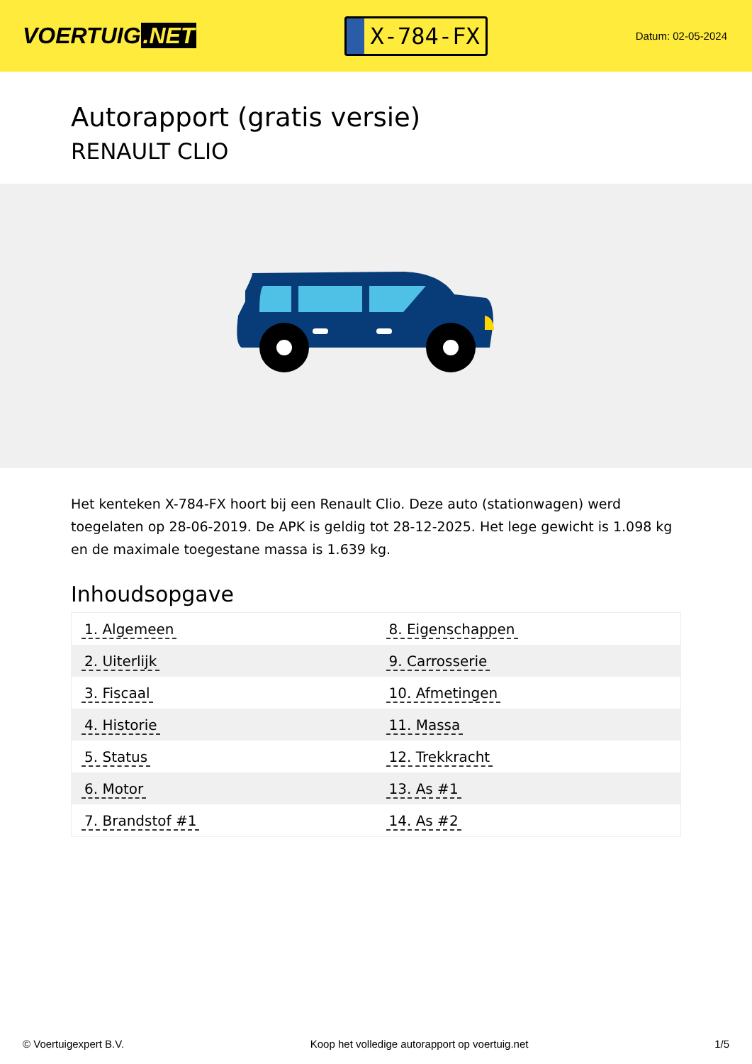VOERTUIG.NET
X-784-FX
Datum: 02-05-2024
Autorapport (gratis versie)
RENAULT CLIO
Het kenteken X-784-FX hoort bij een Renault Clio. Deze auto (stationwagen) werd toegelaten op 28-06-2019. De APK is geldig tot 28-12-2025. Het lege gewicht is 1.098 kg en de maximale toegestane massa is 1.639 kg.
Inhoudsopgave
| 1. Algemeen | 8. Eigenschappen |
| 2. Uiterlijk | 9. Carrosserie |
| 3. Fiscaal | 10. Afmetingen |
| 4. Historie | 11. Massa |
| 5. Status | 12. Trekkracht |
| 6. Motor | 13. As #1 |
| 7. Brandstof #1 | 14. As #2 |
© Voertuigexpert B.V. Koop het volledige autorapport op voertuig.net 1/5